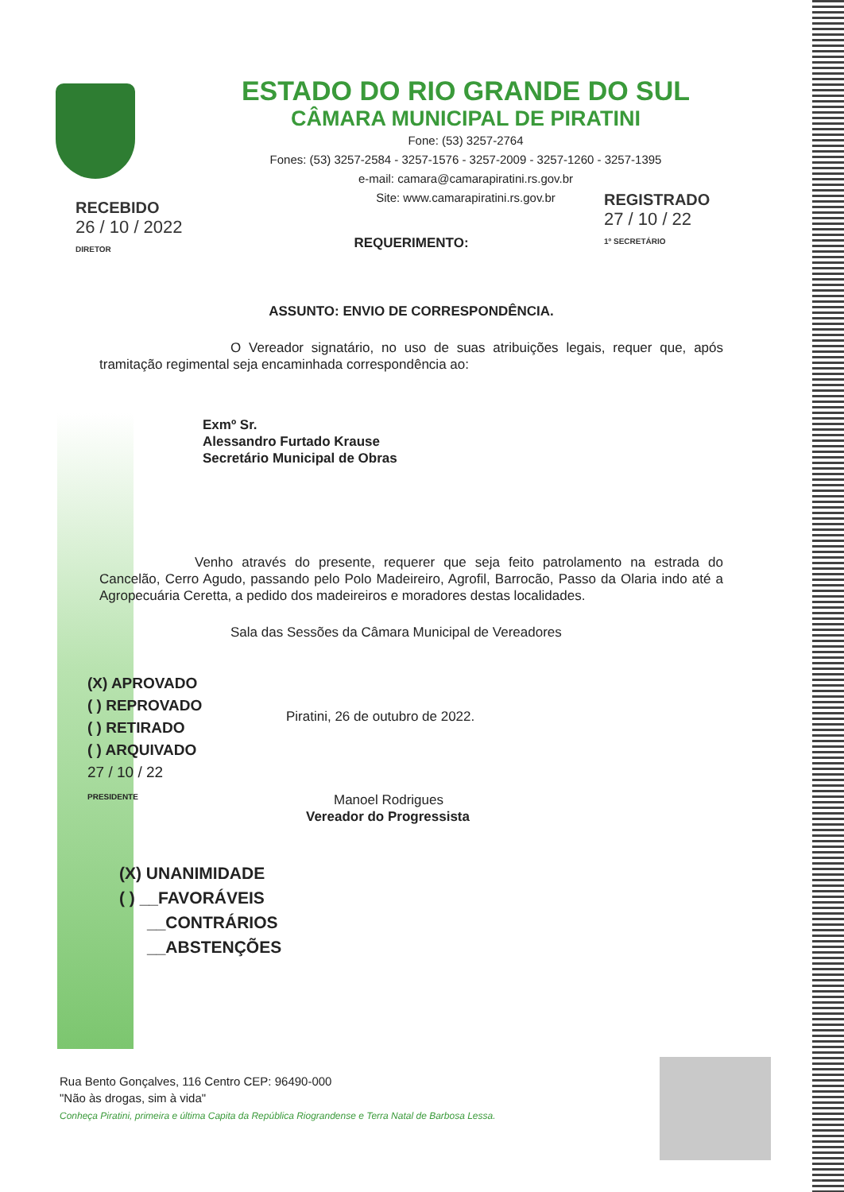ESTADO DO RIO GRANDE DO SUL
CÂMARA MUNICIPAL DE PIRATINI
Fone: (53) 3257-2764
Fones: (53) 3257-2584 - 3257-1576 - 3257-2009 - 3257-1260 - 3257-1395
e-mail: camara@camarapiratini.rs.gov.br
Site: www.camarapiratini.rs.gov.br
RECEBIDO
26 / 10 / 2022
DIRETOR
REGISTRADO
27 / 10 / 22
1º SECRETÁRIO
REQUERIMENTO:
ASSUNTO: ENVIO DE CORRESPONDÊNCIA.
O Vereador signatário, no uso de suas atribuições legais, requer que, após tramitação regimental seja encaminhada correspondência ao:
Exmº Sr.
Alessandro Furtado Krause
Secretário Municipal de Obras
Venho através do presente, requerer que seja feito patrolamento na estrada do Cancelão, Cerro Agudo, passando pelo Polo Madeireiro, Agrofil, Barrocão, Passo da Olaria indo até a Agropecuária Ceretta, a pedido dos madeireiros e moradores destas localidades.
Sala das Sessões da Câmara Municipal de Vereadores
(X) APROVADO
( ) REPROVADO
( ) RETIRADO
( ) ARQUIVADO
27 / 10 / 22
PRESIDENTE
Piratini, 26 de outubro de 2022.
Manoel Rodrigues
Vereador do Progressista
(X) UNANIMIDADE
( ) __FAVORÁVEIS
__CONTRÁRIOS
__ABSTENÇÕES
Rua Bento Gonçalves, 116 Centro CEP: 96490-000
"Não às drogas, sim à vida"
Conheça Piratini, primeira e última Capita da República Riograndense e Terra Natal de Barbosa Lessa.